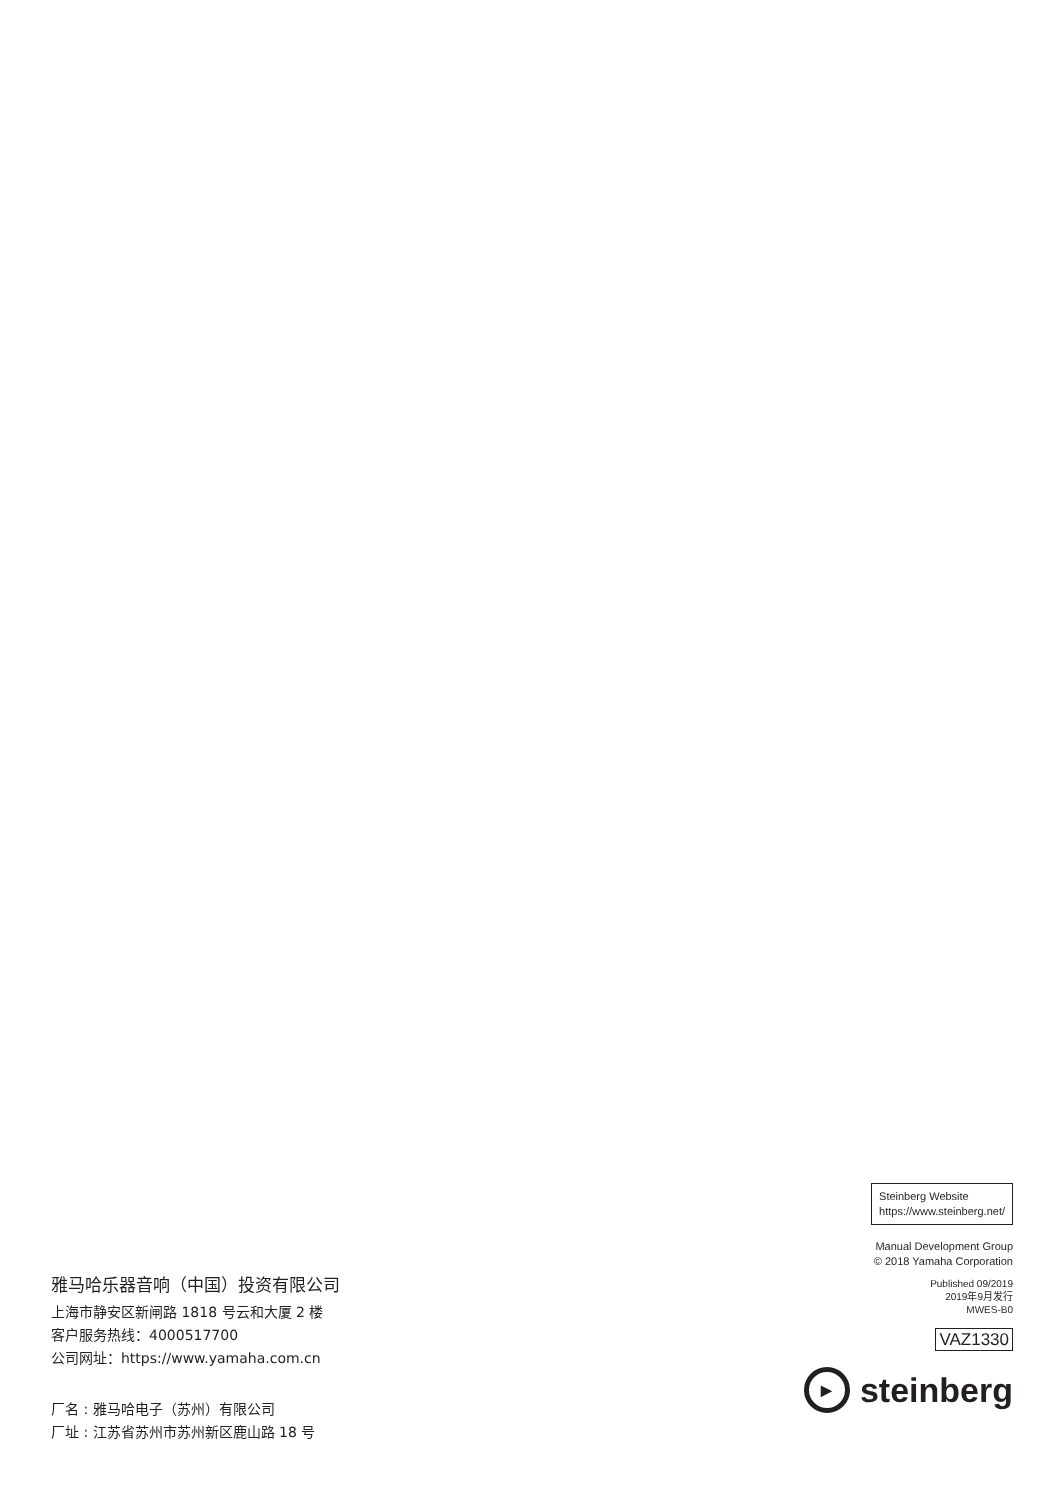雅马哈乐器音响（中国）投资有限公司
上海市静安区新闸路 1818 号云和大厦 2 楼
客户服务热线：4000517700
公司网址：https://www.yamaha.com.cn
厂名 : 雅马哈电子（苏州）有限公司
厂址 : 江苏省苏州市苏州新区鹿山路 18 号
Steinberg Website
https://www.steinberg.net/
Manual Development Group
© 2018 Yamaha Corporation
Published 09/2019
2019年9月发行
MWES-B0
VAZ1330
▶
steinberg